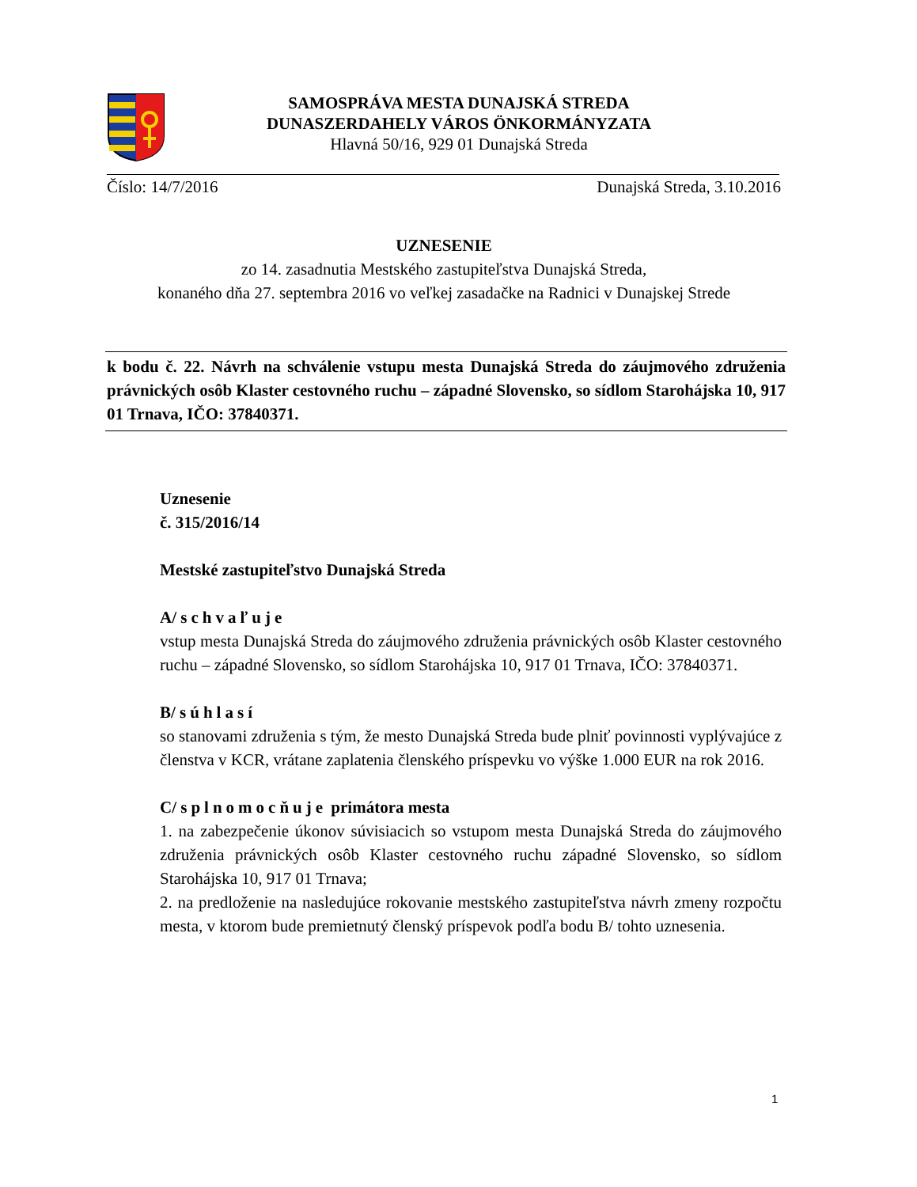SAMOSPRÁVA MESTA DUNAJSKÁ STREDA
DUNASZERDAHELY VÁROS ÖNKORMÁNYZATA
Hlavná 50/16, 929 01 Dunajská Streda
Číslo: 14/7/2016 Dunajská Streda, 3.10.2016
UZNESENIE
zo 14. zasadnutia Mestského zastupiteľstva Dunajská Streda,
konaného dňa 27. septembra 2016 vo veľkej zasadačke na Radnici v Dunajskej Strede
k bodu č. 22. Návrh na schválenie vstupu mesta Dunajská Streda do záujmového združenia právnických osôb Klaster cestovného ruchu – západné Slovensko, so sídlom Starohájska 10, 917 01 Trnava, IČO: 37840371.
Uznesenie
č. 315/2016/14
Mestské zastupiteľstvo Dunajská Streda
A/ schvaľuje
vstup mesta Dunajská Streda do záujmového združenia právnických osôb Klaster cestovného ruchu – západné Slovensko, so sídlom Starohájska 10, 917 01 Trnava, IČO: 37840371.
B/ súhlasí
so stanovami združenia s tým, že mesto Dunajská Streda bude plniť povinnosti vyplývajúce z členstva v KCR, vrátane zaplatenia členského príspevku vo výške 1.000 EUR na rok 2016.
C/ splnomocňuje primátora mesta
1. na zabezpečenie úkonov súvisiacich so vstupom mesta Dunajská Streda do záujmového združenia právnických osôb Klaster cestovného ruchu západné Slovensko, so sídlom Starohájska 10, 917 01 Trnava;
2. na predloženie na nasledujúce rokovanie mestského zastupiteľstva návrh zmeny rozpočtu mesta, v ktorom bude premietnutý členský príspevok podľa bodu B/ tohto uznesenia.
1